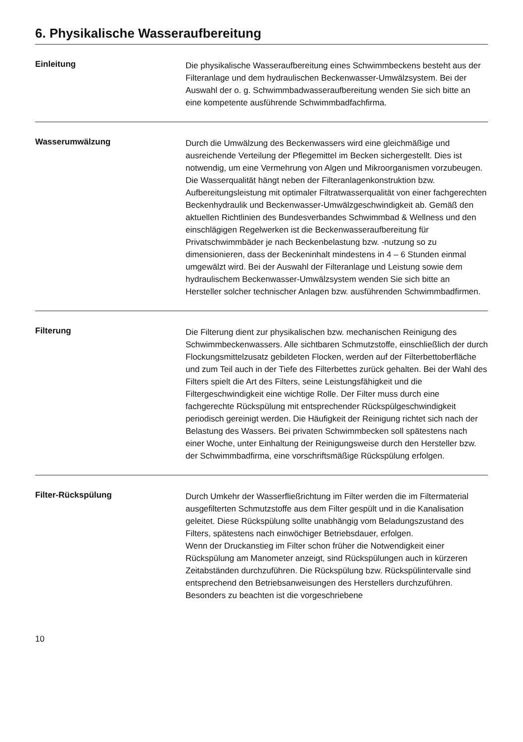6. Physikalische Wasseraufbereitung
Einleitung
Die physikalische Wasseraufbereitung eines Schwimmbeckens besteht aus der Filteranlage und dem hydraulischen Beckenwasser-Umwälzsystem. Bei der Auswahl der o. g. Schwimmbadwasseraufbereitung wenden Sie sich bitte an eine kompetente ausführende Schwimmbadfachfirma.
Wasserumwälzung
Durch die Umwälzung des Beckenwassers wird eine gleichmäßige und ausreichende Verteilung der Pflegemittel im Becken sichergestellt. Dies ist notwendig, um eine Vermehrung von Algen und Mikroorganismen vorzubeugen. Die Wasserqualität hängt neben der Filteranlagenkonstruktion bzw. Aufbereitungsleistung mit optimaler Filtratwasserqualität von einer fachgerechten Beckenhydraulik und Beckenwasser-Umwälzgeschwindigkeit ab. Gemäß den aktuellen Richtlinien des Bundesverbandes Schwimmbad & Wellness und den einschlägigen Regelwerken ist die Beckenwasseraufbereitung für Privatschwimmbäder je nach Beckenbelastung bzw. -nutzung so zu dimensionieren, dass der Beckeninhalt mindestens in 4 – 6 Stunden einmal umgewälzt wird. Bei der Auswahl der Filteranlage und Leistung sowie dem hydraulischem Beckenwasser-Umwälzsystem wenden Sie sich bitte an Hersteller solcher technischer Anlagen bzw. ausführenden Schwimmbadfirmen.
Filterung
Die Filterung dient zur physikalischen bzw. mechanischen Reinigung des Schwimmbeckenwassers. Alle sichtbaren Schmutzstoffe, einschließlich der durch Flockungsmittelzusatz gebildeten Flocken, werden auf der Filterbettoberfläche und zum Teil auch in der Tiefe des Filterbettes zurück gehalten. Bei der Wahl des Filters spielt die Art des Filters, seine Leistungsfähigkeit und die Filtergeschwindigkeit eine wichtige Rolle. Der Filter muss durch eine fachgerechte Rückspülung mit entsprechender Rückspülgeschwindigkeit periodisch gereinigt werden. Die Häufigkeit der Reinigung richtet sich nach der Belastung des Wassers. Bei privaten Schwimmbecken soll spätestens nach einer Woche, unter Einhaltung der Reinigungsweise durch den Hersteller bzw. der Schwimmbadfirma, eine vorschriftsmäßige Rückspülung erfolgen.
Filter-Rückspülung
Durch Umkehr der Wasserfließrichtung im Filter werden die im Filtermaterial ausgefilterten Schmutzstoffe aus dem Filter gespült und in die Kanalisation geleitet. Diese Rückspülung sollte unabhängig vom Beladungszustand des Filters, spätestens nach einwöchiger Betriebsdauer, erfolgen.
Wenn der Druckanstieg im Filter schon früher die Notwendigkeit einer Rückspülung am Manometer anzeigt, sind Rückspülungen auch in kürzeren Zeitabständen durchzuführen. Die Rückspülung bzw. Rückspülintervalle sind entsprechend den Betriebsanweisungen des Herstellers durchzuführen. Besonders zu beachten ist die vorgeschriebene
10